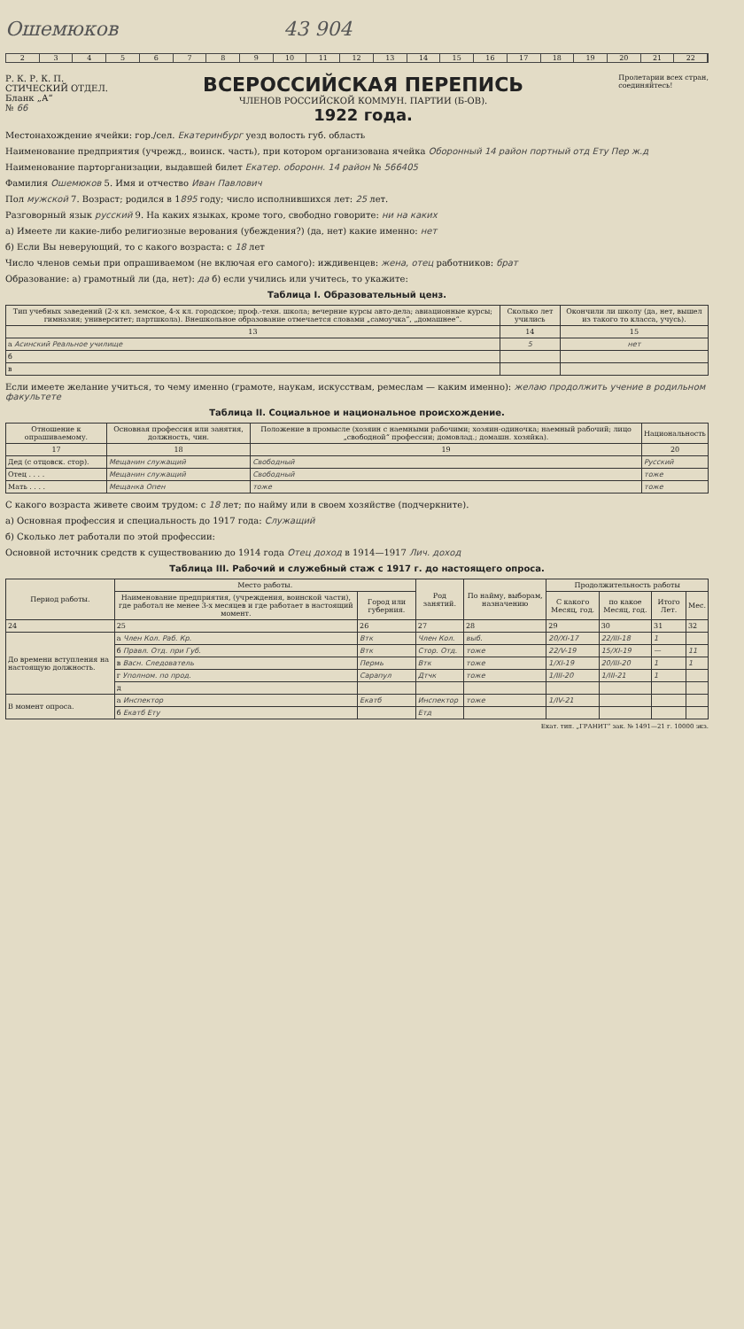Ошемюков 43 904
23456789 10 11 12 13 14 15 16 17 18 19 20 21 22
Р. К. Р. К. П.
СТИЧЕСКИЙ ОТДЕЛ.
Бланк „А“
№ 66
ВСЕРОССИЙСКАЯ ПЕРЕПИСЬ
ЧЛЕНОВ РОССИЙСКОЙ КОММУН. ПАРТИИ (Б-ОВ).
1922 года.
Пролетарии всех стран,
соединяйтесь!
Местонахождение ячейки: гор./сел. Екатеринбург уезд волость губ. область
Наименование предприятия (учрежд., воинск. часть), при котором организована ячейка Оборонный 14 район портный отд Ету Пер ж.д
Наименование парторганизации, выдавшей билет Екатер. оборонн. 14 район № 566405
Фамилия Ошемюков 5. Имя и отчество Иван Павлович
Пол мужской 7. Возраст; родился в 1895 году; число исполнившихся лет: 25 лет.
Разговорный язык русский 9. На каких языках, кроме того, свободно говорите: ни на каких
а) Имеете ли какие-либо религиозные верования (убеждения?) (да, нет) какие именно: нет
б) Если Вы неверующий, то с какого возраста: с 18 лет
Число членов семьи при опрашиваемом (не включая его самого): иждивенцев: жена, отец работников: брат
Образование: а) грамотный ли (да, нет): да б) если учились или учитесь, то укажите:
Таблица I. Образовательный ценз.
| Тип учебных заведений (2-х кл. земское, 4-х кл. городское; проф.-техн. школа; вечерние курсы авто-дела; авиационные курсы; гимназия; университет; партшкола). Внешкольное образование отмечается словами „самоучка“, „домашнее“. | Сколько лет учились | Окончили ли школу (да, нет, вышел из такого то класса, учусь). |
| --- | --- | --- |
| 13 | 14 | 15 |
| а Асинский Реальное училище | 5 | нет |
| б | | |
| в | | |
Если имеете желание учиться, то чему именно (грамоте, наукам, искусствам, ремеслам — каким именно): желаю продолжить учение в родильном факультете
Таблица II. Социальное и национальное происхождение.
| Отношение к опрашиваемому. | Основная профессия или занятия, должность, чин. | Положение в промысле (хозяин с наемными рабочими; хозяин-одиночка; наемный рабочий; лицо „свободной“ профессии; домовлад.; домашн. хозяйка). | Национальность |
| --- | --- | --- | --- |
| 17 | 18 | 19 | 20 |
| Дед (с отцовск. стор). | Мещанин служащий | Свободный | Русский |
| Отец . . . . | Мещанин служащий | Свободный | тоже |
| Мать . . . . | Мещанка Опен | тоже | тоже |
С какого возраста живете своим трудом: с 18 лет; по найму или в своем хозяйстве (подчеркните).
а) Основная профессия и специальность до 1917 года: Служащий
б) Сколько лет работали по этой профессии:
Основной источник средств к существованию до 1914 года Отец доход в 1914—1917 Лич. доход
Таблица III. Рабочий и служебный стаж с 1917 г. до настоящего опроса.
| Период работы. | Место работы. | | Род занятий. | По найму, выборам, назначению | Продолжительность работы | | | |
| --- | --- | --- | --- | --- | --- | --- | --- | --- |
| | Наименование предприятия, (учреждения, воинской части), где работал не менее 3-х месяцев и где работает в настоящий момент. | Город или губерния. | | | С какого Месяц, год. | по какое Месяц, год. | Итого Лет. | Мес. |
| 24 | 25 | 26 | 27 | 28 | 29 | 30 | 31 | 32 |
| До времени вступления на настоящую должность. | а Член Кол. Раб. Кр. | Втк | Член Кол. | выб. | 20/XI-17 | 22/III-18 | 1 | |
| | б Правл. Отд. при Губ. | Втк | Стор. Отд. | тоже | 22/V-19 | 15/XI-19 | — | 11 |
| | в Васн. Следователь | Пермь | Втк | тоже | 1/XI-19 | 20/III-20 | 1 | 1 |
| | г Уполном. по прод. | Сарапул | Дтчк | тоже | 1/III-20 | 1/III-21 | 1 | |
| | д | | | | | | | |
| В момент опроса. | а Инспектор | Екатб | Инспектор | тоже | 1/IV-21 | | | |
| | б Екатб Ету | | Етд | | | | | |
Екат. тип. „ГРАНИТ“ зак. № 1491—21 г. 10000 экз.